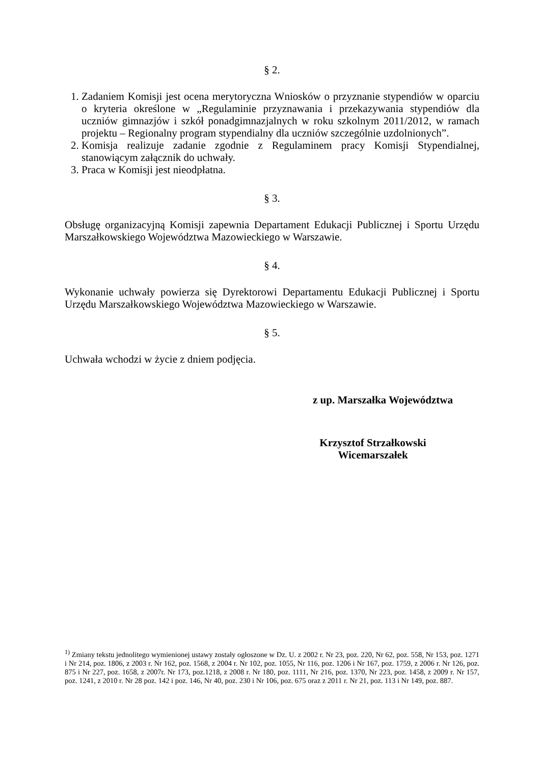§ 2.
1. Zadaniem Komisji jest ocena merytoryczna Wniosków o przyznanie stypendiów w oparciu o kryteria określone w „Regulaminie przyznawania i przekazywania stypendiów dla uczniów gimnazjów i szkół ponadgimnazjalnych w roku szkolnym 2011/2012, w ramach projektu – Regionalny program stypendialny dla uczniów szczególnie uzdolnionych”.
2. Komisja realizuje zadanie zgodnie z Regulaminem pracy Komisji Stypendialnej, stanowiącym załącznik do uchwały.
3. Praca w Komisji jest nieodpłatna.
§ 3.
Obsługę organizacyjną Komisji zapewnia Departament Edukacji Publicznej i Sportu Urzędu Marszałkowskiego Województwa Mazowieckiego w Warszawie.
§ 4.
Wykonanie uchwały powierza się Dyrektorowi Departamentu Edukacji Publicznej i Sportu Urzędu Marszałkowskiego Województwa Mazowieckiego w Warszawie.
§ 5.
Uchwała wchodzi w życie z dniem podjęcia.
z up. Marszałka Województwa
Krzysztof Strzałkowski
Wicemarszałek
<sup>1)</sup> Zmiany tekstu jednolitego wymienionej ustawy zostały ogłoszone w Dz. U. z 2002 r. Nr 23, poz. 220, Nr 62, poz. 558, Nr 153, poz. 1271 i Nr 214, poz. 1806, z 2003 r. Nr 162, poz. 1568, z 2004 r. Nr 102, poz. 1055, Nr 116, poz. 1206 i Nr 167, poz. 1759, z 2006 r. Nr 126, poz. 875 i Nr 227, poz. 1658, z 2007r. Nr 173, poz.1218, z 2008 r. Nr 180, poz. 1111, Nr 216, poz. 1370, Nr 223, poz. 1458, z 2009 r. Nr 157, poz. 1241, z 2010 r. Nr 28 poz. 142 i poz. 146, Nr 40, poz. 230 i Nr 106, poz. 675 oraz z 2011 r. Nr 21, poz. 113 i Nr 149, poz. 887.